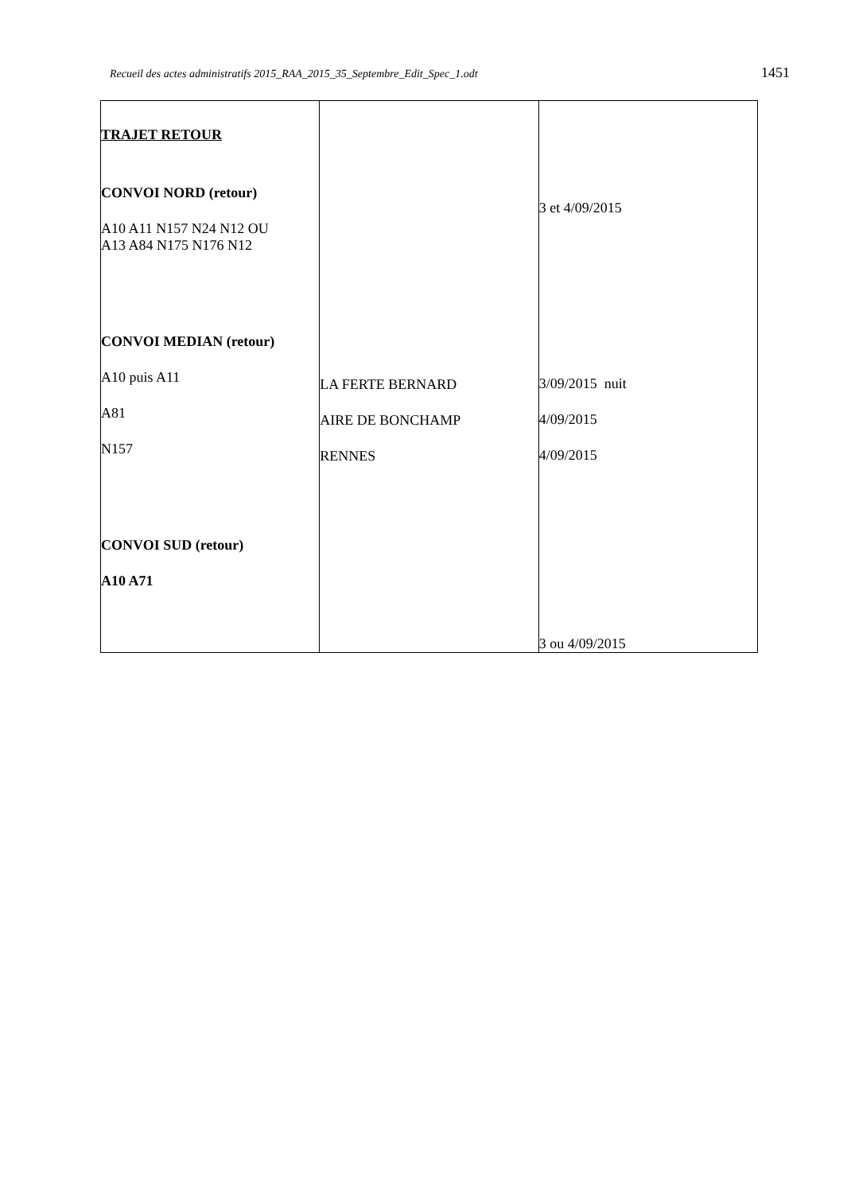Recueil des actes administratifs 2015_RAA_2015_35_Septembre_Edit_Spec_1.odt 1451
| TRAJET RETOUR CONVOI NORD (retour) A10 A11 N157 N24 N12 OU A13 A84 N175 N176 N12 CONVOI MEDIAN (retour) A10 puis A11 A81 N157 CONVOI SUD (retour) A10 A71 | LA FERTE BERNARD AIRE DE BONCHAMP RENNES | 3 et 4/09/2015 3/09/2015 nuit 4/09/2015 4/09/2015 3 ou 4/09/2015 |